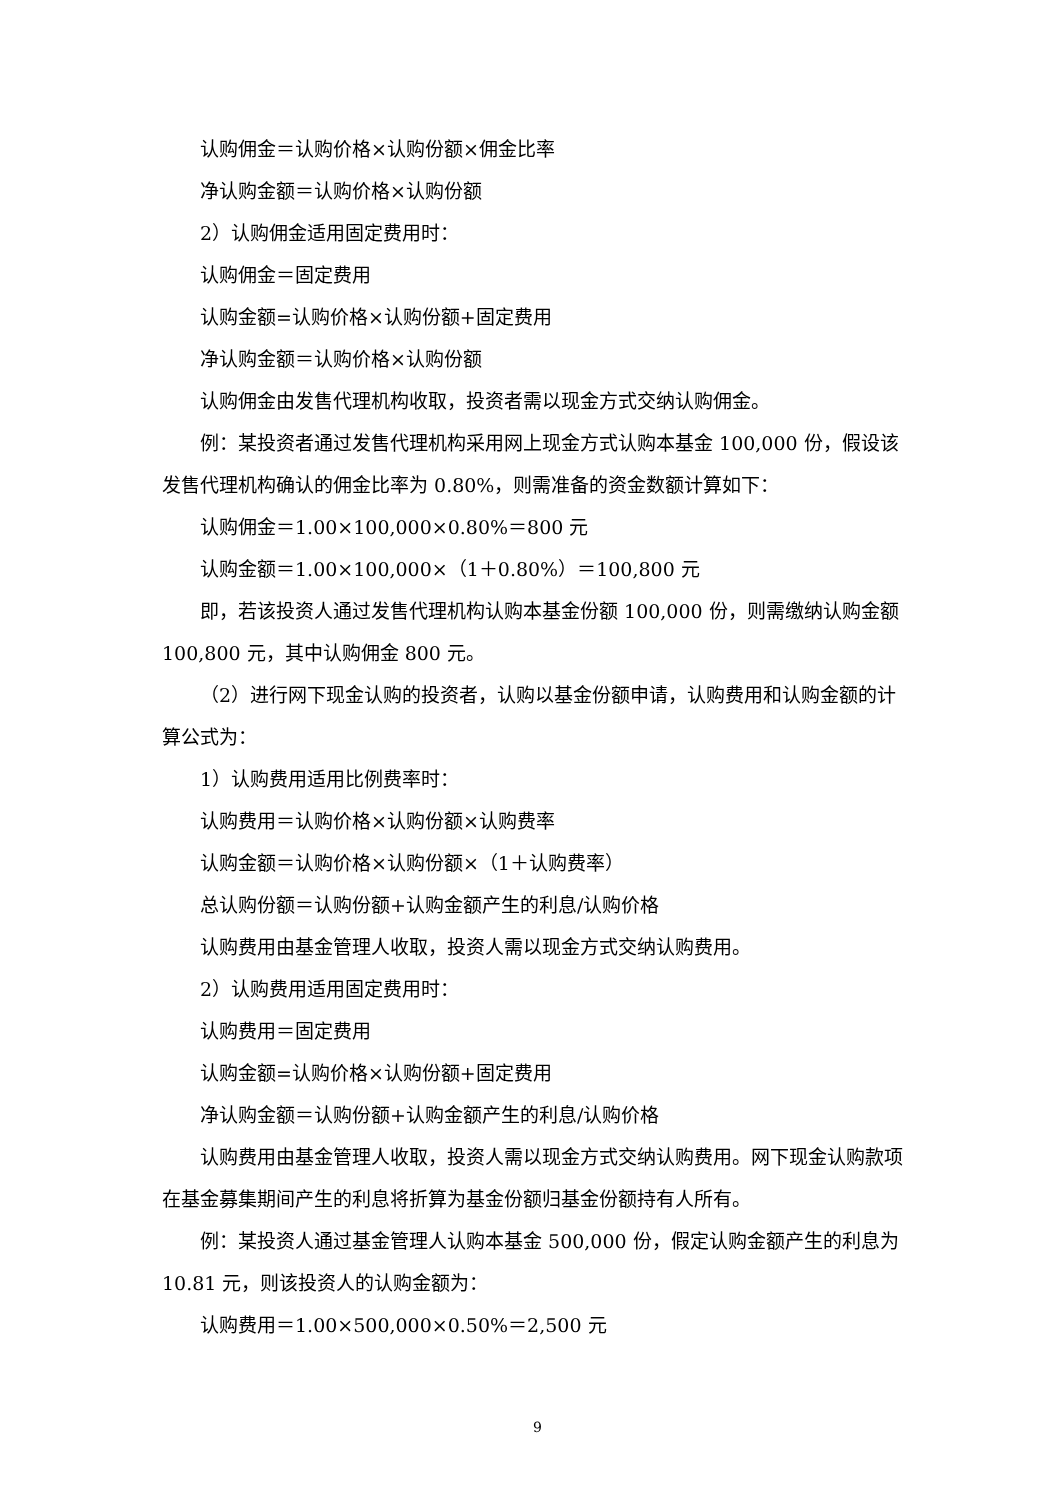认购佣金＝认购价格×认购份额×佣金比率
净认购金额＝认购价格×认购份额
2）认购佣金适用固定费用时：
认购佣金＝固定费用
认购金额=认购价格×认购份额+固定费用
净认购金额＝认购价格×认购份额
认购佣金由发售代理机构收取，投资者需以现金方式交纳认购佣金。
例：某投资者通过发售代理机构采用网上现金方式认购本基金 100,000 份，假设该发售代理机构确认的佣金比率为 0.80%，则需准备的资金数额计算如下：
认购佣金＝1.00×100,000×0.80%＝800 元
认购金额＝1.00×100,000×（1＋0.80%）＝100,800 元
即，若该投资人通过发售代理机构认购本基金份额 100,000 份，则需缴纳认购金额 100,800 元，其中认购佣金 800 元。
（2）进行网下现金认购的投资者，认购以基金份额申请，认购费用和认购金额的计算公式为：
1）认购费用适用比例费率时：
认购费用＝认购价格×认购份额×认购费率
认购金额＝认购价格×认购份额×（1＋认购费率）
总认购份额＝认购份额+认购金额产生的利息/认购价格
认购费用由基金管理人收取，投资人需以现金方式交纳认购费用。
2）认购费用适用固定费用时：
认购费用＝固定费用
认购金额=认购价格×认购份额+固定费用
净认购金额＝认购份额+认购金额产生的利息/认购价格
认购费用由基金管理人收取，投资人需以现金方式交纳认购费用。网下现金认购款项在基金募集期间产生的利息将折算为基金份额归基金份额持有人所有。
例：某投资人通过基金管理人认购本基金 500,000 份，假定认购金额产生的利息为 10.81 元，则该投资人的认购金额为：
认购费用＝1.00×500,000×0.50%＝2,500 元
9